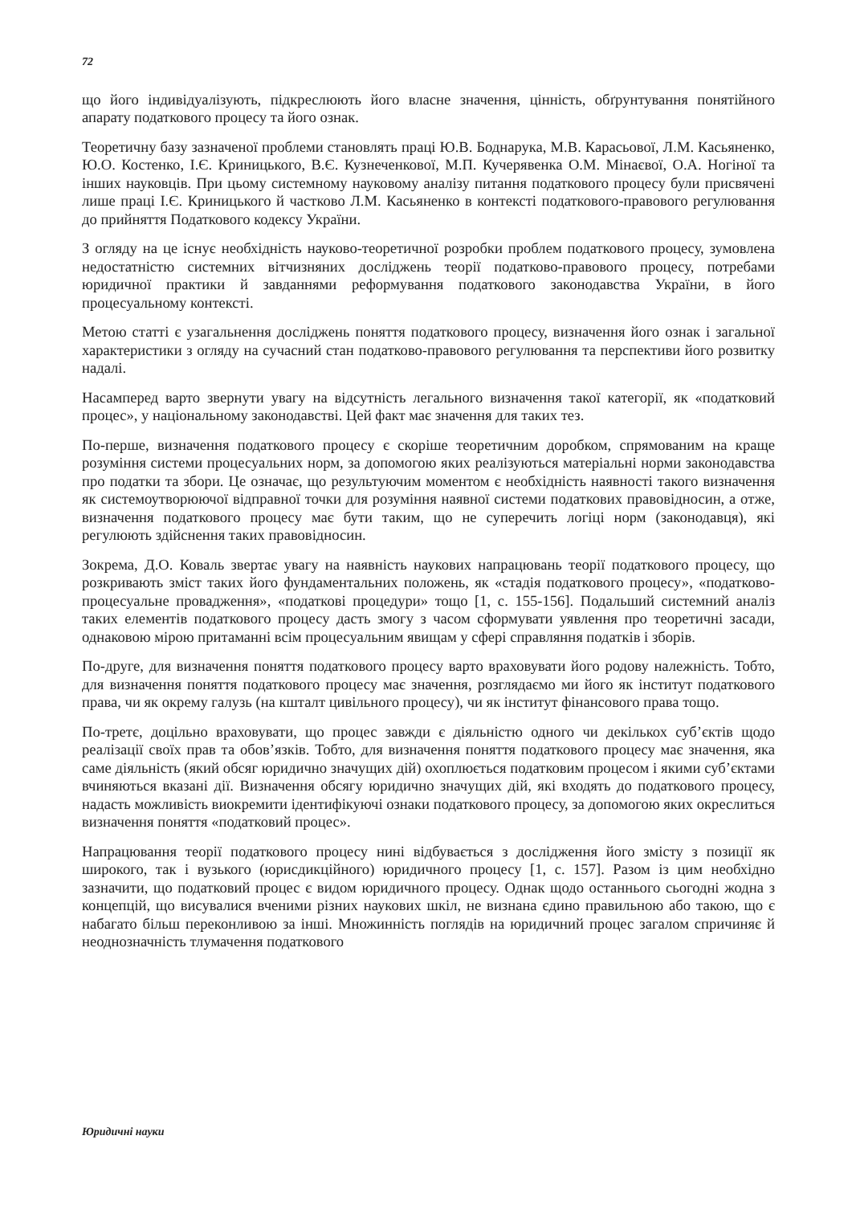72
що його індивідуалізують, підкреслюють його власне значення, цінність, обґрунтування понятійного апарату податкового процесу та його ознак.
Теоретичну базу зазначеної проблеми становлять праці Ю.В. Боднарука, М.В. Карасьової, Л.М. Касьяненко, Ю.О. Костенко, І.Є. Криницького, В.Є. Кузнеченкової, М.П. Кучерявенка О.М. Мінаєвої, О.А. Ногіної та інших науковців. При цьому системному науковому аналізу питання податкового процесу були присвячені лише праці І.Є. Криницького й частково Л.М. Касьяненко в контексті податкового-правового регулювання до прийняття Податкового кодексу України.
З огляду на це існує необхідність науково-теоретичної розробки проблем податкового процесу, зумовлена недостатністю системних вітчизняних досліджень теорії податково-правового процесу, потребами юридичної практики й завданнями реформування податкового законодавства України, в його процесуальному контексті.
Метою статті є узагальнення досліджень поняття податкового процесу, визначення його ознак і загальної характеристики з огляду на сучасний стан податково-правового регулювання та перспективи його розвитку надалі.
Насамперед варто звернути увагу на відсутність легального визначення такої категорії, як «податковий процес», у національному законодавстві. Цей факт має значення для таких тез.
По-перше, визначення податкового процесу є скоріше теоретичним доробком, спрямованим на краще розуміння системи процесуальних норм, за допомогою яких реалізуються матеріальні норми законодавства про податки та збори. Це означає, що результуючим моментом є необхідність наявності такого визначення як системоутворюючої відправної точки для розуміння наявної системи податкових правовідносин, а отже, визначення податкового процесу має бути таким, що не суперечить логіці норм (законодавця), які регулюють здійснення таких правовідносин.
Зокрема, Д.О. Коваль звертає увагу на наявність наукових напрацювань теорії податкового процесу, що розкривають зміст таких його фундаментальних положень, як «стадія податкового процесу», «податково-процесуальне провадження», «податкові процедури» тощо [1, с. 155-156]. Подальший системний аналіз таких елементів податкового процесу дасть змогу з часом сформувати уявлення про теоретичні засади, однаковою мірою притаманні всім процесуальним явищам у сфері справляння податків і зборів.
По-друге, для визначення поняття податкового процесу варто враховувати його родову належність. Тобто, для визначення поняття податкового процесу має значення, розглядаємо ми його як інститут податкового права, чи як окрему галузь (на кшталт цивільного процесу), чи як інститут фінансового права тощо.
По-третє, доцільно враховувати, що процес завжди є діяльністю одного чи декількох суб’єктів щодо реалізації своїх прав та обов’язків. Тобто, для визначення поняття податкового процесу має значення, яка саме діяльність (який обсяг юридично значущих дій) охоплюється податковим процесом і якими суб’єктами вчиняються вказані дії. Визначення обсягу юридично значущих дій, які входять до податкового процесу, надасть можливість виокремити ідентифікуючі ознаки податкового процесу, за допомогою яких окреслиться визначення поняття «податковий процес».
Напрацювання теорії податкового процесу нині відбувається з дослідження його змісту з позиції як широкого, так і вузького (юрисдикційного) юридичного процесу [1, с. 157]. Разом із цим необхідно зазначити, що податковий процес є видом юридичного процесу. Однак щодо останнього сьогодні жодна з концепцій, що висувалися вченими різних наукових шкіл, не визнана єдино правильною або такою, що є набагато більш переконливою за інші. Множинність поглядів на юридичний процес загалом спричиняє й неоднозначність тлумачення податкового
Юридичні науки